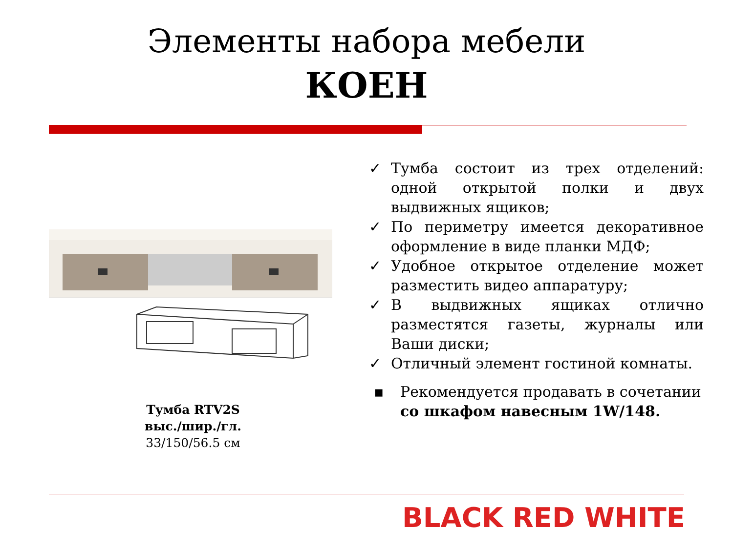Элементы набора мебели
КОЕН
Тумба RTV2S
выс./шир./гл.
33/150/56.5 см
✓ Тумба состоит из трех отделений: одной открытой полки и двух выдвижных ящиков;
✓ По периметру имеется декоративное оформление в виде планки МДФ;
✓ Удобное открытое отделение может разместить видео аппаратуру;
✓ В выдвижных ящиках отлично разместятся газеты, журналы или Ваши диски;
✓ Отличный элемент гостиной комнаты.
▪ Рекомендуется продавать в сочетании со шкафом навесным 1W/148.
BLACK RED WHITE